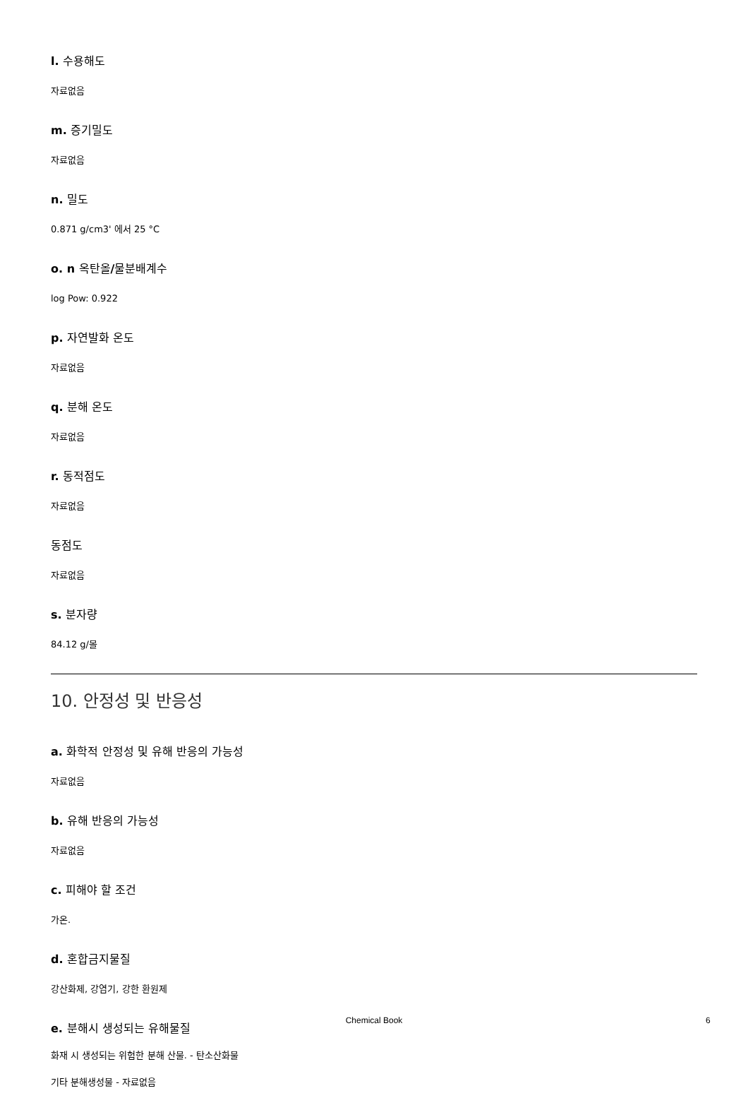l. 수용해도
자료없음
m. 증기밀도
자료없음
n. 밀도
0.871 g/cm3' 에서 25 °C
o. n 옥탄올/물분배계수
log Pow: 0.922
p. 자연발화 온도
자료없음
q. 분해 온도
자료없음
r. 동적점도
자료없음
동점도
자료없음
s. 분자량
84.12 g/몰
10. 안정성 및 반응성
a. 화학적 안정성 및 유해 반응의 가능성
자료없음
b. 유해 반응의 가능성
자료없음
c. 피해야 할 조건
가온.
d. 혼합금지물질
강산화제, 강염기, 강한 환원제
e. 분해시 생성되는 유해물질
화재 시 생성되는 위험한 분해 산물. - 탄소산화물
기타 분해생성물 - 자료없음
Chemical Book 6